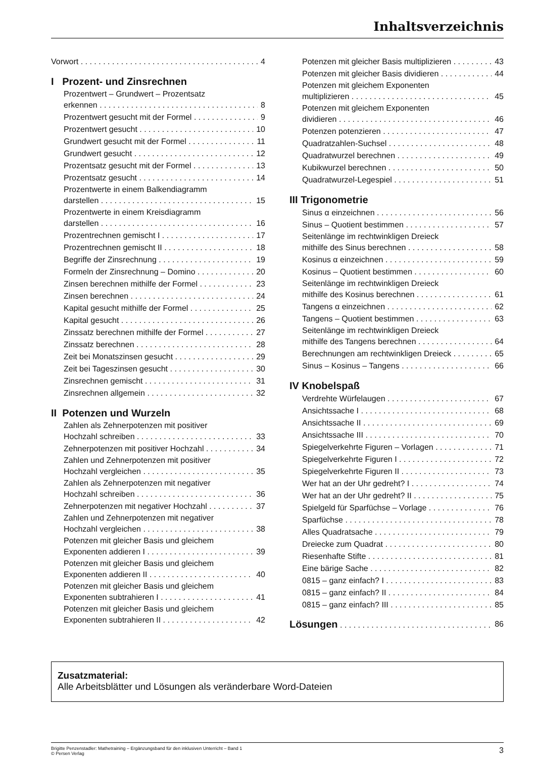Inhaltsverzeichnis
Vorwort 4
I Prozent- und Zinsrechnen
Prozentwert – Grundwert – Prozentsatz
erkennen 8
Prozentwert gesucht mit der Formel 9
Prozentwert gesucht 10
Grundwert gesucht mit der Formel 11
Grundwert gesucht 12
Prozentsatz gesucht mit der Formel 13
Prozentsatz gesucht 14
Prozentwerte in einem Balkendiagramm
darstellen 15
Prozentwerte in einem Kreisdiagramm
darstellen 16
Prozentrechnen gemischt I 17
Prozentrechnen gemischt II 18
Begriffe der Zinsrechnung 19
Formeln der Zinsrechnung – Domino 20
Zinsen berechnen mithilfe der Formel 23
Zinsen berechnen 24
Kapital gesucht mithilfe der Formel 25
Kapital gesucht 26
Zinssatz berechnen mithilfe der Formel 27
Zinssatz berechnen 28
Zeit bei Monatszinsen gesucht 29
Zeit bei Tageszinsen gesucht 30
Zinsrechnen gemischt 31
Zinsrechnen allgemein 32
II Potenzen und Wurzeln
Zahlen als Zehnerpotenzen mit positiver
Hochzahl schreiben 33
Zehnerpotenzen mit positiver Hochzahl 34
Zahlen und Zehnerpotenzen mit positiver
Hochzahl vergleichen 35
Zahlen als Zehnerpotenzen mit negativer
Hochzahl schreiben 36
Zehnerpotenzen mit negativer Hochzahl 37
Zahlen und Zehnerpotenzen mit negativer
Hochzahl vergleichen 38
Potenzen mit gleicher Basis und gleichem
Exponenten addieren I 39
Potenzen mit gleicher Basis und gleichem
Exponenten addieren II 40
Potenzen mit gleicher Basis und gleichem
Exponenten subtrahieren I 41
Potenzen mit gleicher Basis und gleichem
Exponenten subtrahieren II 42
Potenzen mit gleicher Basis multiplizieren 43
Potenzen mit gleicher Basis dividieren 44
Potenzen mit gleichem Exponenten
multiplizieren 45
Potenzen mit gleichem Exponenten
dividieren 46
Potenzen potenzieren 47
Quadratzahlen-Suchsel 48
Quadratwurzel berechnen 49
Kubikwurzel berechnen 50
Quadratwurzel-Legespiel 51
III Trigonometrie
Sinus α einzeichnen 56
Sinus – Quotient bestimmen 57
Seitenlänge im rechtwinkligen Dreieck
mithilfe des Sinus berechnen 58
Kosinus α einzeichnen 59
Kosinus – Quotient bestimmen 60
Seitenlänge im rechtwinkligen Dreieck
mithilfe des Kosinus berechnen 61
Tangens α einzeichnen 62
Tangens – Quotient bestimmen 63
Seitenlänge im rechtwinkligen Dreieck
mithilfe des Tangens berechnen 64
Berechnungen am rechtwinkligen Dreieck 65
Sinus – Kosinus – Tangens 66
IV Knobelspaß
Verdrehte Würfelaugen 67
Ansichtssache I 68
Ansichtssache II 69
Ansichtssache III 70
Spiegelverkehrte Figuren – Vorlagen 71
Spiegelverkehrte Figuren I 72
Spiegelverkehrte Figuren II 73
Wer hat an der Uhr gedreht? I 74
Wer hat an der Uhr gedreht? II 75
Spielgeld für Sparfüchse – Vorlage 76
Sparfüchse 78
Alles Quadratsache 79
Dreiecke zum Quadrat 80
Riesenhafte Stifte 81
Eine bärige Sache 82
0815 – ganz einfach? I 83
0815 – ganz einfach? II 84
0815 – ganz einfach? III 85
Lösungen 86
Zusatzmaterial:
Alle Arbeitsblätter und Lösungen als veränderbare Word-Dateien
Brigitte Penzenstadler: Mathetraining – Ergänzungsband für den inklusiven Unterricht – Band 1
© Persen Verlag
3